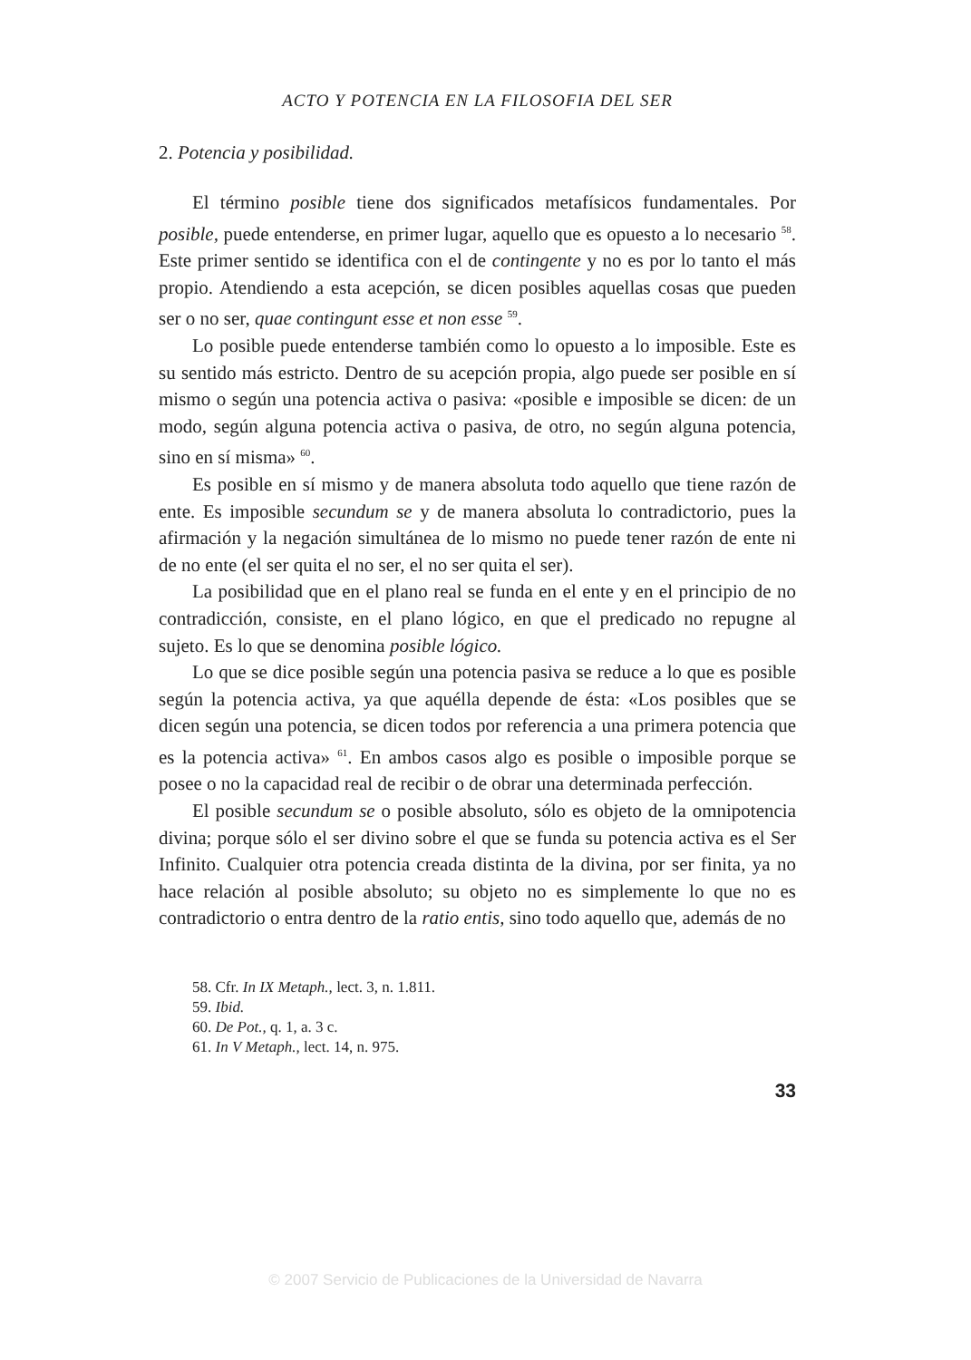ACTO Y POTENCIA EN LA FILOSOFIA DEL SER
2. Potencia y posibilidad.
El término posible tiene dos significados metafísicos fundamentales. Por posible, puede entenderse, en primer lugar, aquello que es opuesto a lo necesario <sup>58</sup>. Este primer sentido se identifica con el de contingente y no es por lo tanto el más propio. Atendiendo a esta acepción, se dicen posibles aquellas cosas que pueden ser o no ser, quae contingunt esse et non esse <sup>59</sup>.
Lo posible puede entenderse también como lo opuesto a lo imposible. Este es su sentido más estricto. Dentro de su acepción propia, algo puede ser posible en sí mismo o según una potencia activa o pasiva: «posible e imposible se dicen: de un modo, según alguna potencia activa o pasiva, de otro, no según alguna potencia, sino en sí misma» <sup>60</sup>.
Es posible en sí mismo y de manera absoluta todo aquello que tiene razón de ente. Es imposible secundum se y de manera absoluta lo contradictorio, pues la afirmación y la negación simultánea de lo mismo no puede tener razón de ente ni de no ente (el ser quita el no ser, el no ser quita el ser).
La posibilidad que en el plano real se funda en el ente y en el principio de no contradicción, consiste, en el plano lógico, en que el predicado no repugne al sujeto. Es lo que se denomina posible lógico.
Lo que se dice posible según una potencia pasiva se reduce a lo que es posible según la potencia activa, ya que aquélla depende de ésta: «Los posibles que se dicen según una potencia, se dicen todos por referencia a una primera potencia que es la potencia activa» <sup>61</sup>. En ambos casos algo es posible o imposible porque se posee o no la capacidad real de recibir o de obrar una determinada perfección.
El posible secundum se o posible absoluto, sólo es objeto de la omnipotencia divina; porque sólo el ser divino sobre el que se funda su potencia activa es el Ser Infinito. Cualquier otra potencia creada distinta de la divina, por ser finita, ya no hace relación al posible absoluto; su objeto no es simplemente lo que no es contradictorio o entra dentro de la ratio entis, sino todo aquello que, además de no
58. Cfr. In IX Metaph., lect. 3, n. 1.811.
59. Ibid.
60. De Pot., q. 1, a. 3 c.
61. In V Metaph., lect. 14, n. 975.
33
© 2007 Servicio de Publicaciones de la Universidad de Navarra